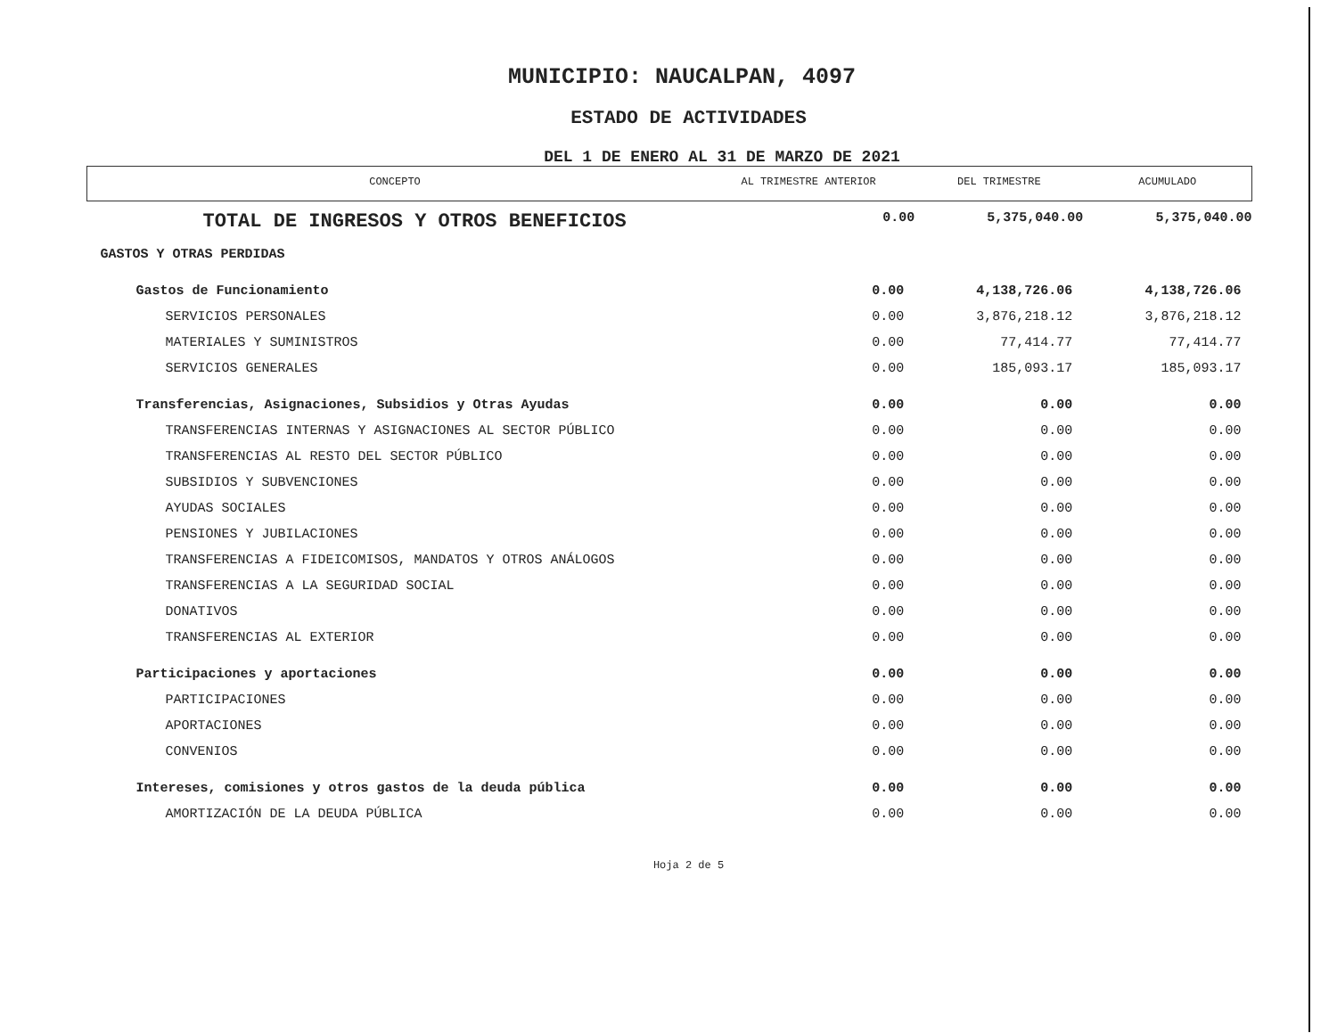MUNICIPIO: NAUCALPAN, 4097
ESTADO DE ACTIVIDADES
DEL 1 DE ENERO AL 31 DE MARZO DE 2021
| CONCEPTO | AL TRIMESTRE ANTERIOR | DEL TRIMESTRE | ACUMULADO |
| --- | --- | --- | --- |
| TOTAL DE INGRESOS Y OTROS BENEFICIOS | 0.00 | 5,375,040.00 | 5,375,040.00 |
| GASTOS Y OTRAS PERDIDAS | | | |
| Gastos de Funcionamiento | 0.00 | 4,138,726.06 | 4,138,726.06 |
| SERVICIOS PERSONALES | 0.00 | 3,876,218.12 | 3,876,218.12 |
| MATERIALES Y SUMINISTROS | 0.00 | 77,414.77 | 77,414.77 |
| SERVICIOS GENERALES | 0.00 | 185,093.17 | 185,093.17 |
| Transferencias, Asignaciones, Subsidios y Otras Ayudas | 0.00 | 0.00 | 0.00 |
| TRANSFERENCIAS INTERNAS Y ASIGNACIONES AL SECTOR PÚBLICO | 0.00 | 0.00 | 0.00 |
| TRANSFERENCIAS AL RESTO DEL SECTOR PÚBLICO | 0.00 | 0.00 | 0.00 |
| SUBSIDIOS Y SUBVENCIONES | 0.00 | 0.00 | 0.00 |
| AYUDAS SOCIALES | 0.00 | 0.00 | 0.00 |
| PENSIONES Y JUBILACIONES | 0.00 | 0.00 | 0.00 |
| TRANSFERENCIAS A FIDEICOMISOS, MANDATOS Y OTROS ANÁLOGOS | 0.00 | 0.00 | 0.00 |
| TRANSFERENCIAS A LA SEGURIDAD SOCIAL | 0.00 | 0.00 | 0.00 |
| DONATIVOS | 0.00 | 0.00 | 0.00 |
| TRANSFERENCIAS AL EXTERIOR | 0.00 | 0.00 | 0.00 |
| Participaciones y aportaciones | 0.00 | 0.00 | 0.00 |
| PARTICIPACIONES | 0.00 | 0.00 | 0.00 |
| APORTACIONES | 0.00 | 0.00 | 0.00 |
| CONVENIOS | 0.00 | 0.00 | 0.00 |
| Intereses, comisiones y otros gastos de la deuda pública | 0.00 | 0.00 | 0.00 |
| AMORTIZACIÓN DE LA DEUDA PÚBLICA | 0.00 | 0.00 | 0.00 |
Hoja 2 de 5